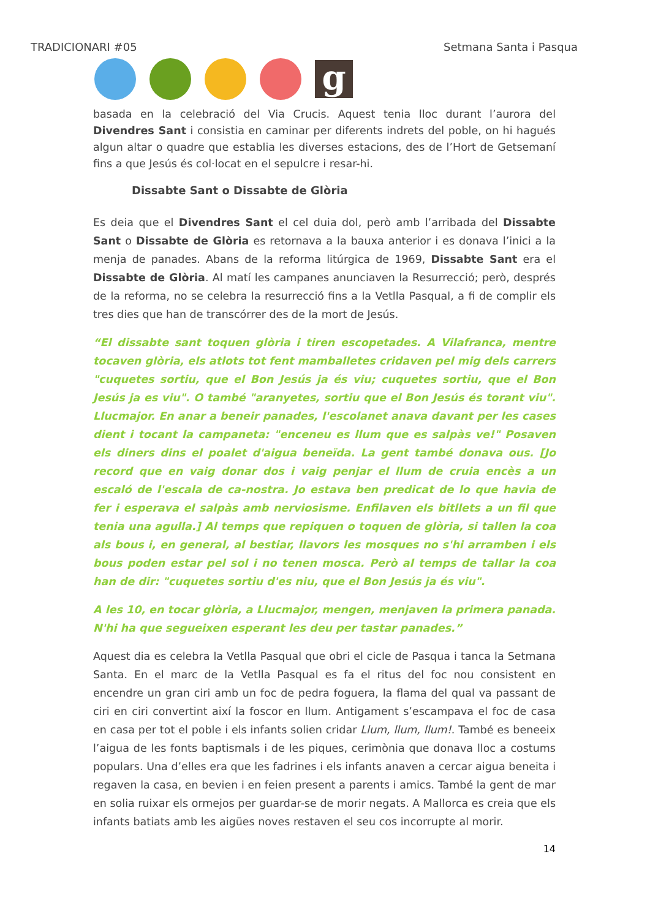TRADICIONARI #05 Setmana Santa i Pasqua
g
basada en la celebració del Via Crucis. Aquest tenia lloc durant l’aurora del Divendres Sant i consistia en caminar per diferents indrets del poble, on hi hagués algun altar o quadre que establia les diverses estacions, des de l’Hort de Getsemaní fins a que Jesús és col·locat en el sepulcre i resar-hi.
Dissabte Sant o Dissabte de Glòria
Es deia que el Divendres Sant el cel duia dol, però amb l’arribada del Dissabte Sant o Dissabte de Glòria es retornava a la bauxa anterior i es donava l’inici a la menja de panades. Abans de la reforma litúrgica de 1969, Dissabte Sant era el Dissabte de Glòria. Al matí les campanes anunciaven la Resurrecció; però, després de la reforma, no se celebra la resurrecció fins a la Vetlla Pasqual, a fi de complir els tres dies que han de transcórrer des de la mort de Jesús.
“El dissabte sant toquen glòria i tiren escopetades. A Vilafranca, mentre tocaven glòria, els atlots tot fent mamballetes cridaven pel mig dels carrers "cuquetes sortiu, que el Bon Jesús ja és viu; cuquetes sortiu, que el Bon Jesús ja es viu". O també "aranyetes, sortiu que el Bon Jesús és torant viu". Llucmajor. En anar a beneir panades, l'escolanet anava davant per les cases dient i tocant la campaneta: "enceneu es llum que es salpàs ve!" Posaven els diners dins el poalet d'aigua beneïda. La gent també donava ous. [Jo record que en vaig donar dos i vaig penjar el llum de cruia encès a un escaló de l'escala de ca-nostra. Jo estava ben predicat de lo que havia de fer i esperava el salpàs amb nerviosisme. Enfilaven els bitllets a un fil que tenia una agulla.] Al temps que repiquen o toquen de glòria, si tallen la coa als bous i, en general, al bestiar, llavors les mosques no s'hi arramben i els bous poden estar pel sol i no tenen mosca. Però al temps de tallar la coa han de dir: "cuquetes sortiu d'es niu, que el Bon Jesús ja és viu".
A les 10, en tocar glòria, a Llucmajor, mengen, menjaven la primera panada. N'hi ha que segueixen esperant les deu per tastar panades.”
Aquest dia es celebra la Vetlla Pasqual que obri el cicle de Pasqua i tanca la Setmana Santa. En el marc de la Vetlla Pasqual es fa el ritus del foc nou consistent en encendre un gran ciri amb un foc de pedra foguera, la flama del qual va passant de ciri en ciri convertint així la foscor en llum. Antigament s’escampava el foc de casa en casa per tot el poble i els infants solien cridar Llum, llum, llum!. També es beneeix l’aigua de les fonts baptismals i de les piques, cerimònia que donava lloc a costums populars. Una d’elles era que les fadrines i els infants anaven a cercar aigua beneita i regaven la casa, en bevien i en feien present a parents i amics. També la gent de mar en solia ruixar els ormejos per guardar-se de morir negats. A Mallorca es creia que els infants batiats amb les aigües noves restaven el seu cos incorrupte al morir.
14